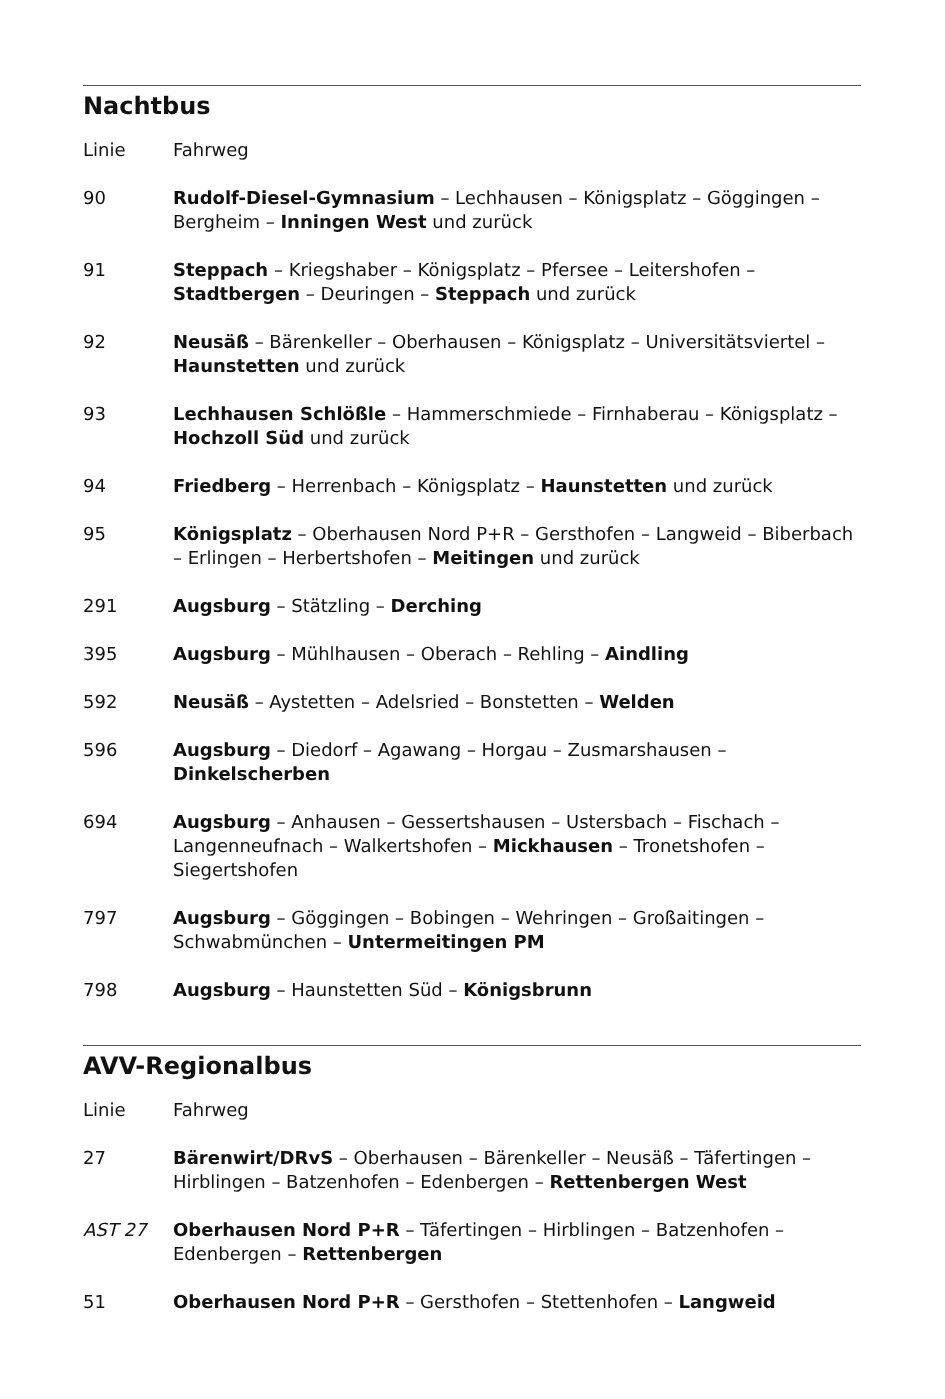Nachtbus
| Linie | Fahrweg |
| 90 | Rudolf-Diesel-Gymnasium – Lechhausen – Königsplatz – Göggingen – Bergheim – Inningen West und zurück |
| 91 | Steppach – Kriegshaber – Königsplatz – Pfersee – Leitershofen – Stadtbergen – Deuringen – Steppach und zurück |
| 92 | Neusäß – Bärenkeller – Oberhausen – Königsplatz – Universitätsviertel – Haunstetten und zurück |
| 93 | Lechhausen Schlößle – Hammerschmiede – Firnhaberau – Königsplatz – Hochzoll Süd und zurück |
| 94 | Friedberg – Herrenbach – Königsplatz – Haunstetten und zurück |
| 95 | Königsplatz – Oberhausen Nord P+R – Gersthofen – Langweid – Biberbach – Erlingen – Herbertshofen – Meitingen und zurück |
| 291 | Augsburg – Stätzling – Derching |
| 395 | Augsburg – Mühlhausen – Oberach – Rehling – Aindling |
| 592 | Neusäß – Aystetten – Adelsried – Bonstetten – Welden |
| 596 | Augsburg – Diedorf – Agawang – Horgau – Zusmarshausen – Dinkelscherben |
| 694 | Augsburg – Anhausen – Gessertshausen – Ustersbach – Fischach – Langenneufnach – Walkertshofen – Mickhausen – Tronetshofen – Siegertshofen |
| 797 | Augsburg – Göggingen – Bobingen – Wehringen – Großaitingen – Schwabmünchen – Untermeitingen PM |
| 798 | Augsburg – Haunstetten Süd – Königsbrunn |
AVV-Regionalbus
| Linie | Fahrweg |
| 27 | Bärenwirt/DRvS – Oberhausen – Bärenkeller – Neusäß – Täfertingen – Hirblingen – Batzenhofen – Edenbergen – Rettenbergen West |
| AST 27 | Oberhausen Nord P+R – Täfertingen – Hirblingen – Batzenhofen – Edenbergen – Rettenbergen |
| 51 | Oberhausen Nord P+R – Gersthofen – Stettenhofen – Langweid |